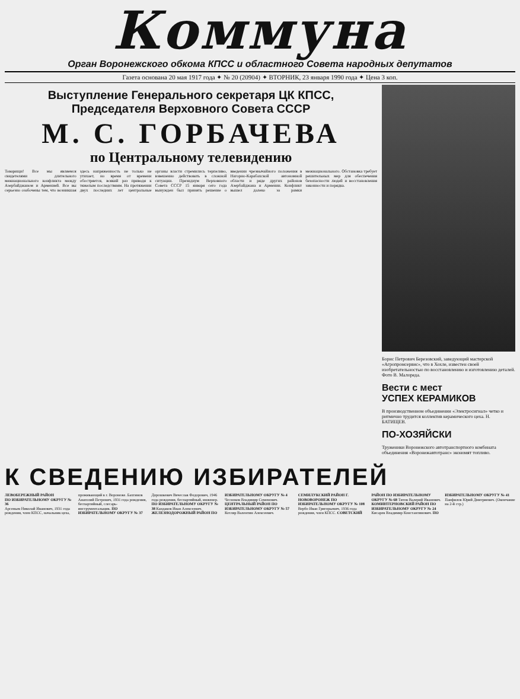Коммуна
Орган Воронежского обкома КПСС и областного Совета народных депутатов
Газета основана 20 мая 1917 года ✦ № 20 (20904) ✦ ВТОРНИК, 23 января 1990 года ✦ Цена 3 коп.
Выступление Генерального секретаря ЦК КПСС,
Председателя Верховного Совета СССР
М. С. ГОРБАЧЕВА
по Центральному телевидению
Товарищи! Все мы являемся свидетелями длительного межнационального конфликта между Азербайджаном и Арменией. Все вы серьезно озабочены тем, что возникшая здесь напряженность не только не утихает, но время от времени обостряется, всякий раз приводя к тяжелым последствиям. На протяжении двух последних лет центральные органы власти стремились терпеливо, взвешенно действовать в сложной ситуации. Президиум Верховного Совета СССР 15 января сего года вынужден был принять решение о введении чрезвычайного положения в Нагорно-Карабахской автономной области и ряде других районов Азербайджана и Армении. Конфликт вышел далеко за рамки межнационального. Обстановка требует решительных мер для обеспечения безопасности людей и восстановления законности и порядка.
Борис Петрович Березовский, заведующий мастерской «Агропромсервис», что в Хохле, известен своей изобретательностью по восстановлению и изготовлению деталей. Фото В. Малореда.
Вести с мест
УСПЕХ КЕРАМИКОВ
В производственном объединении «Электросигнал» четко и ритмично трудится коллектив керамического цеха. Н. БАТИЩЕВ.
ПО-ХОЗЯЙСКИ
Труженики Воронежского автотранспортного комбината объединения «Воронежавтотранс» экономят топливо.
К СВЕДЕНИЮ ИЗБИРАТЕЛЕЙ
ЛЕВОБЕРЕЖНЫЙ РАЙОН
ПО ИЗБИРАТЕЛЬНОМУ ОКРУГУ № 36
Арсеньев Николай Иванович, 1931 года рождения, член КПСС, начальник цеха, проживающий в г. Воронеже. Бахтинов Анатолий Петрович, 1931 года рождения, беспартийный, слесарь-инструментальщик. ПО ИЗБИРАТЕЛЬНОМУ ОКРУГУ № 37 Дорошкевич Вячеслав Федорович, 1946 года рождения, беспартийный, инженер. ПО ИЗБИРАТЕЛЬНОМУ ОКРУГУ № 38 Кандаков Иван Алексеевич. ЖЕЛЕЗНОДОРОЖНЫЙ РАЙОН ПО ИЗБИРАТЕЛЬНОМУ ОКРУГУ № 4 Чесноков Владимир Семенович. ЦЕНТРАЛЬНЫЙ РАЙОН ПО ИЗБИРАТЕЛЬНОМУ ОКРУГУ № 57 Котляр Валентин Алексеевич. СЕМИЛУКСКИЙ РАЙОН Г. НОВОВОРОНЕЖ ПО ИЗБИРАТЕЛЬНОМУ ОКРУГУ № 108 Вербо Иван Григорьевич, 1936 года рождения, член КПСС. СОВЕТСКИЙ РАЙОН ПО ИЗБИРАТЕЛЬНОМУ ОКРУГУ № 68 Титов Валерий Иванович. КОМИНТЕРНОВСКИЙ РАЙОН ПО ИЗБИРАТЕЛЬНОМУ ОКРУГУ № 24 Кисарев Владимир Константинович. ПО ИЗБИРАТЕЛЬНОМУ ОКРУГУ № 41 Панфилов Юрий Дмитриевич. (Окончание на 2-й стр.)